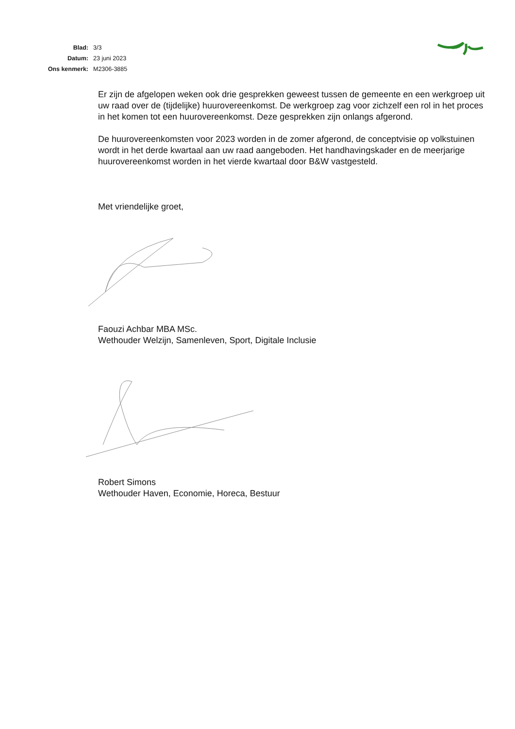| Blad: | 3/3 |
| Datum: | 23 juni 2023 |
| Ons kenmerk: | M2306-3885 |
Er zijn de afgelopen weken ook drie gesprekken geweest tussen de gemeente en een werkgroep uit uw raad over de (tijdelijke) huurovereenkomst. De werkgroep zag voor zichzelf een rol in het proces in het komen tot een huurovereenkomst. Deze gesprekken zijn onlangs afgerond.
De huurovereenkomsten voor 2023 worden in de zomer afgerond, de conceptvisie op volkstuinen wordt in het derde kwartaal aan uw raad aangeboden. Het handhavingskader en de meerjarige huurovereenkomst worden in het vierde kwartaal door B&W vastgesteld.
Met vriendelijke groet,
Faouzi Achbar MBA MSc.
Wethouder Welzijn, Samenleven, Sport, Digitale Inclusie
Robert Simons
Wethouder Haven, Economie, Horeca, Bestuur